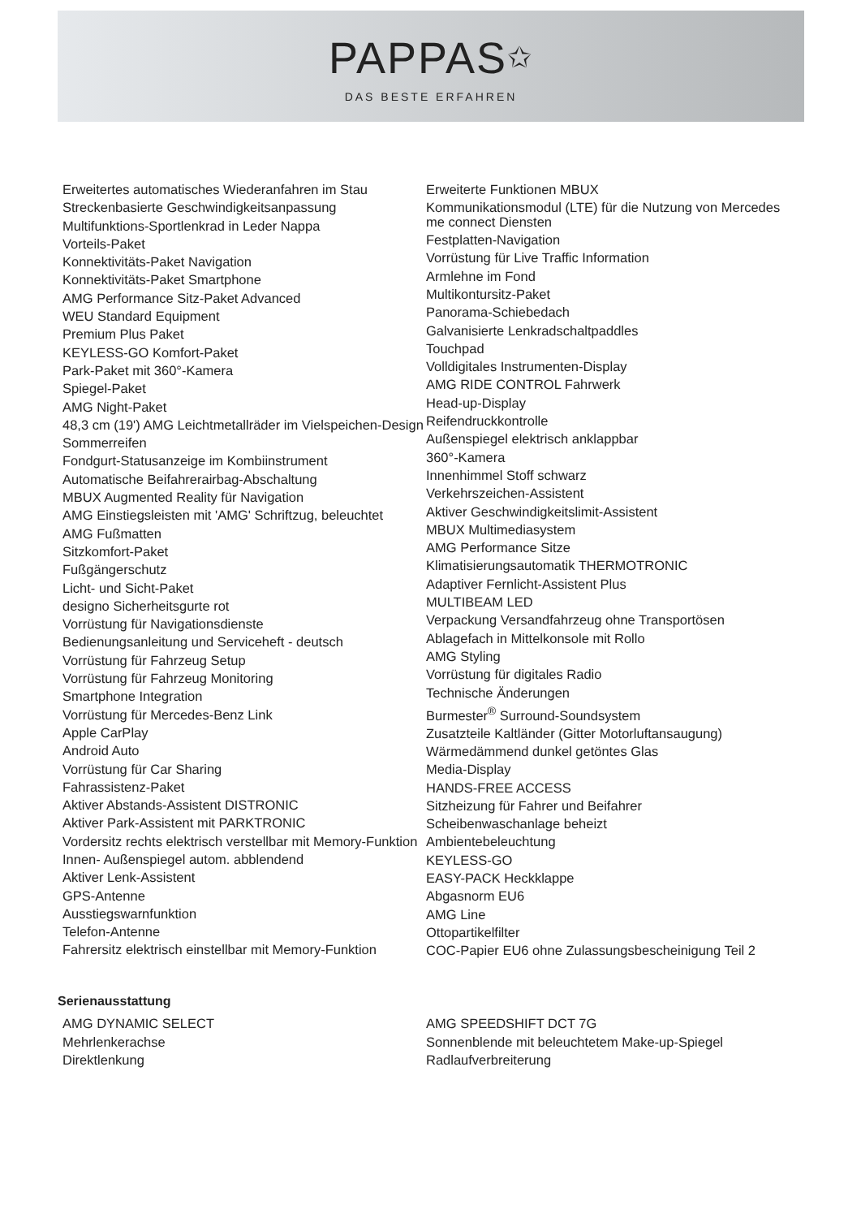PAPPAS✩
DAS BESTE ERFAHREN
Erweitertes automatisches Wiederanfahren im Stau
Streckenbasierte Geschwindigkeitsanpassung
Multifunktions-Sportlenkrad in Leder Nappa
Vorteils-Paket
Konnektivitäts-Paket Navigation
Konnektivitäts-Paket Smartphone
AMG Performance Sitz-Paket Advanced
WEU Standard Equipment
Premium Plus Paket
KEYLESS-GO Komfort-Paket
Park-Paket mit 360°-Kamera
Spiegel-Paket
AMG Night-Paket
48,3 cm (19') AMG Leichtmetallräder im Vielspeichen-Design
Sommerreifen
Fondgurt-Statusanzeige im Kombiinstrument
Automatische Beifahrerairbag-Abschaltung
MBUX Augmented Reality für Navigation
AMG Einstiegsleisten mit 'AMG' Schriftzug, beleuchtet
AMG Fußmatten
Sitzkomfort-Paket
Fußgängerschutz
Licht- und Sicht-Paket
designo Sicherheitsgurte rot
Vorrüstung für Navigationsdienste
Bedienungsanleitung und Serviceheft - deutsch
Vorrüstung für Fahrzeug Setup
Vorrüstung für Fahrzeug Monitoring
Smartphone Integration
Vorrüstung für Mercedes-Benz Link
Apple CarPlay
Android Auto
Vorrüstung für Car Sharing
Fahrassistenz-Paket
Aktiver Abstands-Assistent DISTRONIC
Aktiver Park-Assistent mit PARKTRONIC
Vordersitz rechts elektrisch verstellbar mit Memory-Funktion
Innen- Außenspiegel autom. abblendend
Aktiver Lenk-Assistent
GPS-Antenne
Ausstiegswarnfunktion
Telefon-Antenne
Fahrersitz elektrisch einstellbar mit Memory-Funktion
Erweiterte Funktionen MBUX
Kommunikationsmodul (LTE) für die Nutzung von Mercedes me connect Diensten
Festplatten-Navigation
Vorrüstung für Live Traffic Information
Armlehne im Fond
Multikontursitz-Paket
Panorama-Schiebedach
Galvanisierte Lenkradschaltpaddles
Touchpad
Volldigitales Instrumenten-Display
AMG RIDE CONTROL Fahrwerk
Head-up-Display
Reifendruckkontrolle
Außenspiegel elektrisch anklappbar
360°-Kamera
Innenhimmel Stoff schwarz
Verkehrszeichen-Assistent
Aktiver Geschwindigkeitslimit-Assistent
MBUX Multimediasystem
AMG Performance Sitze
Klimatisierungsautomatik THERMOTRONIC
Adaptiver Fernlicht-Assistent Plus
MULTIBEAM LED
Verpackung Versandfahrzeug ohne Transportösen
Ablagefach in Mittelkonsole mit Rollo
AMG Styling
Vorrüstung für digitales Radio
Technische Änderungen
Burmester<sup>®</sup> Surround-Soundsystem
Zusatzteile Kaltländer (Gitter Motorluftansaugung)
Wärmedämmend dunkel getöntes Glas
Media-Display
HANDS-FREE ACCESS
Sitzheizung für Fahrer und Beifahrer
Scheibenwaschanlage beheizt
Ambientebeleuchtung
KEYLESS-GO
EASY-PACK Heckklappe
Abgasnorm EU6
AMG Line
Ottopartikelfilter
COC-Papier EU6 ohne Zulassungsbescheinigung Teil 2
Serienausstattung
AMG DYNAMIC SELECT
Mehrlenkerachse
Direktlenkung
AMG SPEEDSHIFT DCT 7G
Sonnenblende mit beleuchtetem Make-up-Spiegel
Radlaufverbreiterung